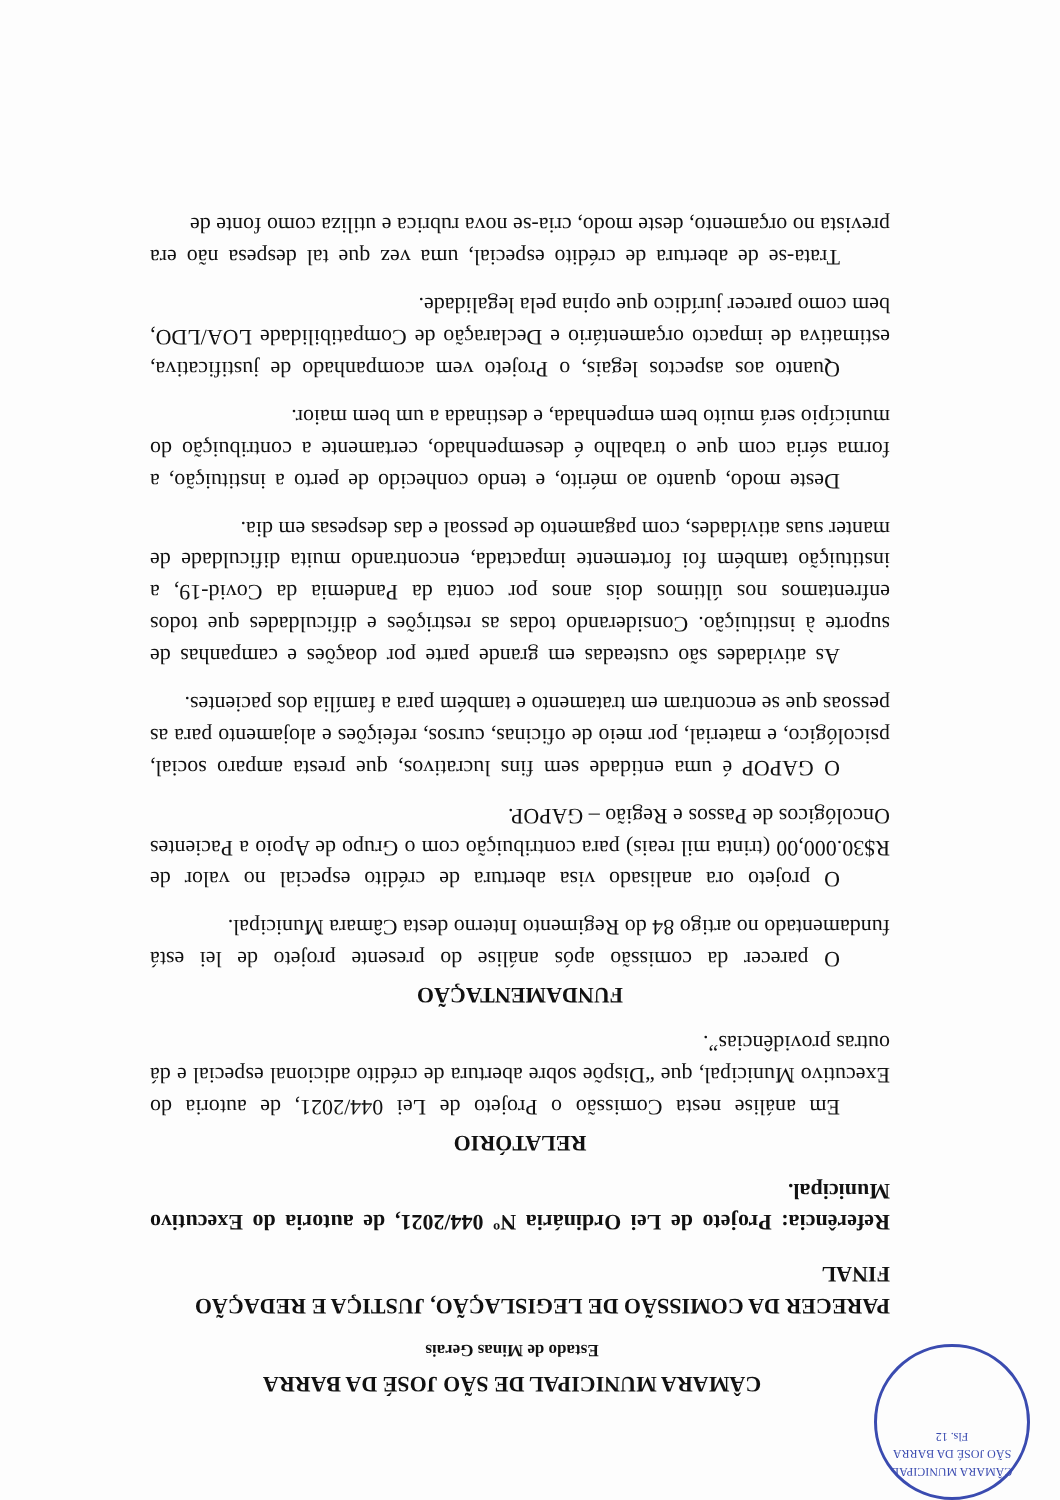CÂMARA MUNICIPAL
SÃO JOSÉ DA BARRA
Fls. 12
CÂMARA MUNICIPAL DE SÃO JOSÉ DA BARRA
Estado de Minas Gerais
PARECER DA COMISSÃO DE LEGISLAÇÃO, JUSTIÇA E REDAÇÃO FINAL
Referência: Projeto de Lei Ordinária Nº 044/2021, de autoria do Executivo Municipal.
RELATÓRIO
Em análise nesta Comissão o Projeto de Lei 044/2021, de autoria do Executivo Municipal, que “Dispõe sobre abertura de crédito adicional especial e dá outras providências”.
FUNDAMENTAÇÃO
O parecer da comissão após análise do presente projeto de lei está fundamentado no artigo 84 do Regimento Interno desta Câmara Municipal.
O projeto ora analisado visa abertura de crédito especial no valor de R$30.000,00 (trinta mil reais) para contribuição com o Grupo de Apoio a Pacientes Oncológicos de Passos e Região – GAPOP.
O GAPOP é uma entidade sem fins lucrativos, que presta amparo social, psicológico, e material, por meio de oficinas, cursos, refeições e alojamento para as pessoas que se encontram em tratamento e também para a família dos pacientes.
As atividades são custeadas em grande parte por doações e campanhas de suporte à instituição. Considerando todas as restrições e dificuldades que todos enfrentamos nos últimos dois anos por conta da Pandemia da Covid-19, a instituição também foi fortemente impactada, encontrando muita dificuldade de manter suas atividades, com pagamento de pessoal e das despesas em dia.
Deste modo, quanto ao mérito, e tendo conhecido de perto a instituição, a forma séria com que o trabalho é desempenhado, certamente a contribuição do município será muito bem empenhada, e destinada a um bem maior.
Quanto aos aspectos legais, o Projeto vem acompanhado de justificativa, estimativa de impacto orçamentário e Declaração de Compatibilidade LOA/LDO, bem como parecer jurídico que opina pela legalidade.
Trata-se de abertura de crédito especial, uma vez que tal despesa não era prevista no orçamento, deste modo, cria-se nova rubrica e utiliza como fonte de